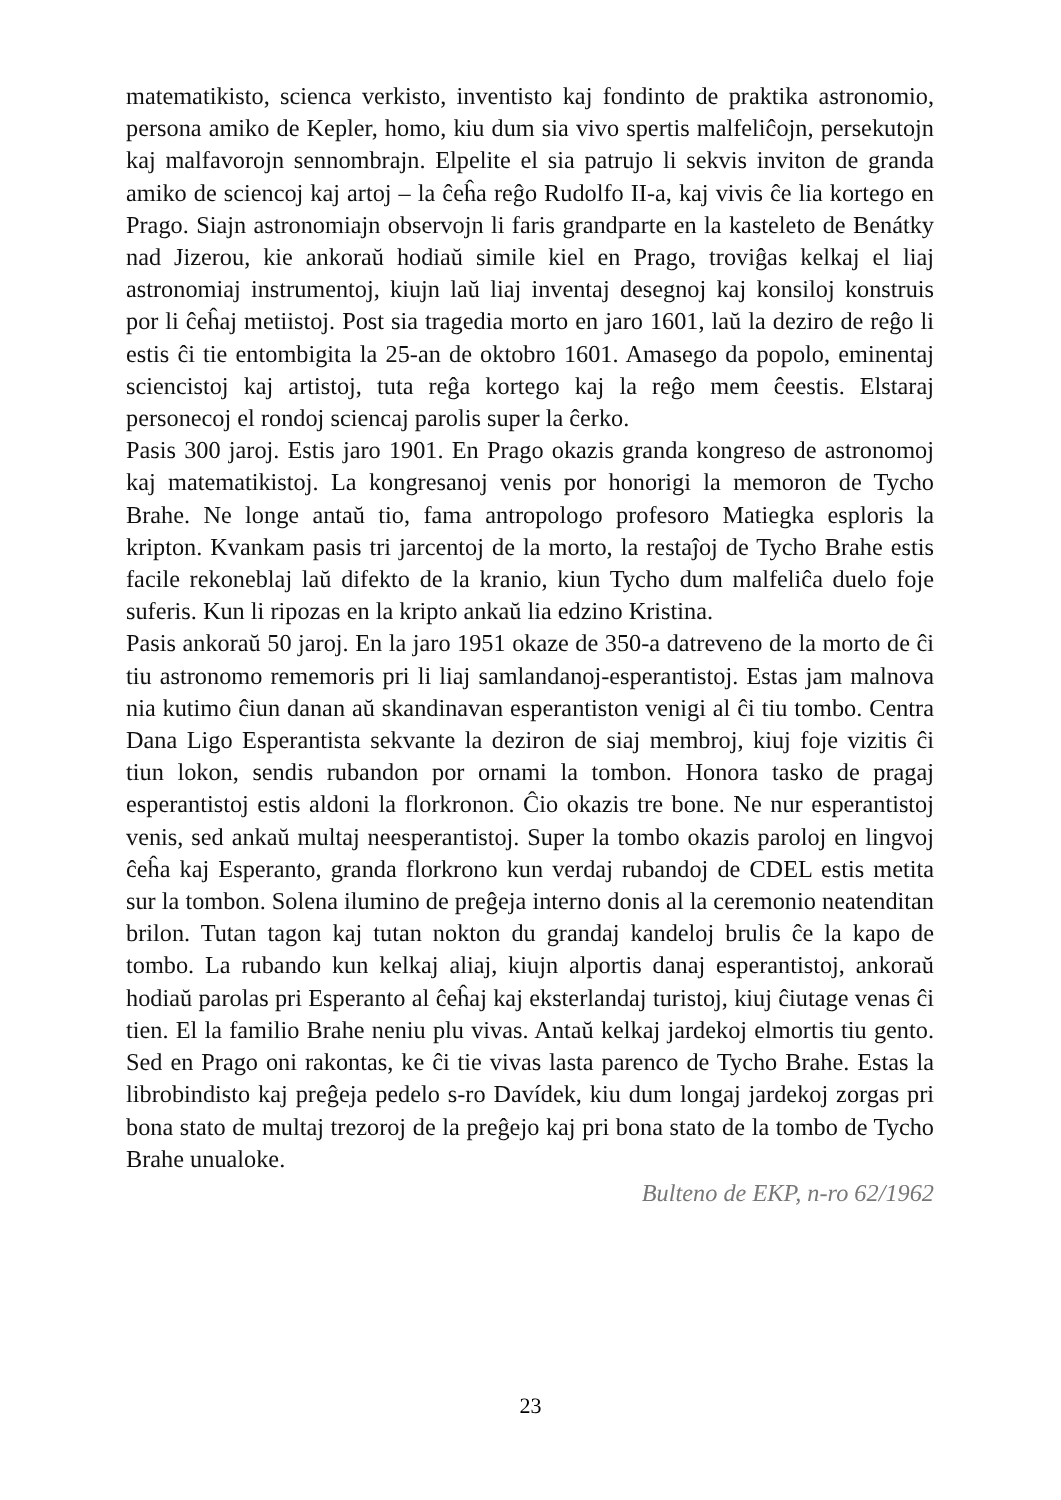matematikisto, scienca verkisto, inventisto kaj fondinto de praktika astronomio, persona amiko de Kepler, homo, kiu dum sia vivo spertis malfeliĉojn, persekutojn kaj malfavorojn sennombrajn. Elpelite el sia patrujo li sekvis inviton de granda amiko de sciencoj kaj artoj – la ĉeĥa reĝo Rudolfo II-a, kaj vivis ĉe lia kortego en Prago. Siajn astronomiajn observojn li faris grandparte en la kasteleto de Benátky nad Jizerou, kie ankoraŭ hodiaŭ simile kiel en Prago, troviĝas kelkaj el liaj astronomiaj instrumentoj, kiujn laŭ liaj inventaj desegnoj kaj konsiloj konstruis por li ĉeĥaj metiistoj. Post sia tragedia morto en jaro 1601, laŭ la deziro de reĝo li estis ĉi tie entombigita la 25-an de oktobro 1601. Amasego da popolo, eminentaj sciencistoj kaj artistoj, tuta reĝa kortego kaj la reĝo mem ĉeestis. Elstaraj personecoj el rondoj sciencaj parolis super la ĉerko.
Pasis 300 jaroj. Estis jaro 1901. En Prago okazis granda kongreso de astronomoj kaj matematikistoj. La kongresanoj venis por honorigi la memoron de Tycho Brahe. Ne longe antaŭ tio, fama antropologo profesoro Matiegka esploris la kripton. Kvankam pasis tri jarcentoj de la morto, la restaĵoj de Tycho Brahe estis facile rekoneblaj laŭ difekto de la kranio, kiun Tycho dum malfeliĉa duelo foje suferis. Kun li ripozas en la kripto ankaŭ lia edzino Kristina.
Pasis ankoraŭ 50 jaroj. En la jaro 1951 okaze de 350-a datreveno de la morto de ĉi tiu astronomo rememoris pri li liaj samlandanoj-esperantistoj. Estas jam malnova nia kutimo ĉiun danan aŭ skandinavan esperantiston venigi al ĉi tiu tombo. Centra Dana Ligo Esperantista sekvante la deziron de siaj membroj, kiuj foje vizitis ĉi tiun lokon, sendis rubandon por ornami la tombon. Honora tasko de pragaj esperantistoj estis aldoni la florkronon. Ĉio okazis tre bone. Ne nur esperantistoj venis, sed ankaŭ multaj neesperantistoj. Super la tombo okazis paroloj en lingvoj ĉeĥa kaj Esperanto, granda florkrono kun verdaj rubandoj de CDEL estis metita sur la tombon. Solena ilumino de preĝeja interno donis al la ceremonio neatenditan brilon. Tutan tagon kaj tutan nokton du grandaj kandeloj brulis ĉe la kapo de tombo. La rubando kun kelkaj aliaj, kiujn alportis danaj esperantistoj, ankoraŭ hodiaŭ parolas pri Esperanto al ĉeĥaj kaj eksterlandaj turistoj, kiuj ĉiutage venas ĉi tien. El la familio Brahe neniu plu vivas. Antaŭ kelkaj jardekoj elmortis tiu gento. Sed en Prago oni rakontas, ke ĉi tie vivas lasta parenco de Tycho Brahe. Estas la librobindisto kaj preĝeja pedelo s-ro Davídek, kiu dum longaj jardekoj zorgas pri bona stato de multaj trezoroj de la preĝejo kaj pri bona stato de la tombo de Tycho Brahe unualoke.
Bulteno de EKP, n-ro 62/1962
23